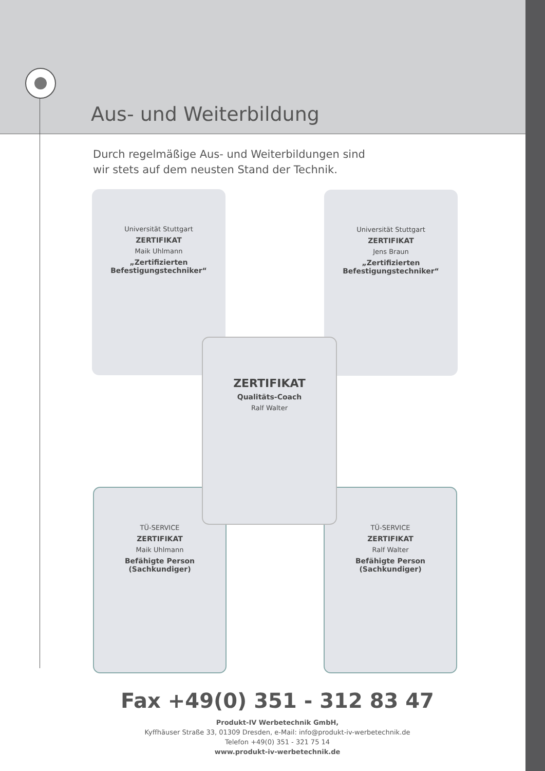Aus- und Weiterbildung
Durch regelmäßige Aus- und Weiterbildungen sind
wir stets auf dem neusten Stand der Technik.
Universität Stuttgart
ZERTIFIKAT
Maik Uhlmann
„Zertifizierten Befestigungstechniker“
Universität Stuttgart
ZERTIFIKAT
Jens Braun
„Zertifizierten Befestigungstechniker“
TÜ-SERVICE
ZERTIFIKAT
Maik Uhlmann
Befähigte Person (Sachkundiger)
TÜ-SERVICE
ZERTIFIKAT
Ralf Walter
Befähigte Person (Sachkundiger)
ZERTIFIKAT
Qualitäts-Coach
Ralf Walter
Fax +49(0) 351 - 312 83 47
Produkt-IV Werbetechnik GmbH,
Kyffhäuser Straße 33, 01309 Dresden, e-Mail: info@produkt-iv-werbetechnik.de
Telefon +49(0) 351 - 321 75 14
www.produkt-iv-werbetechnik.de